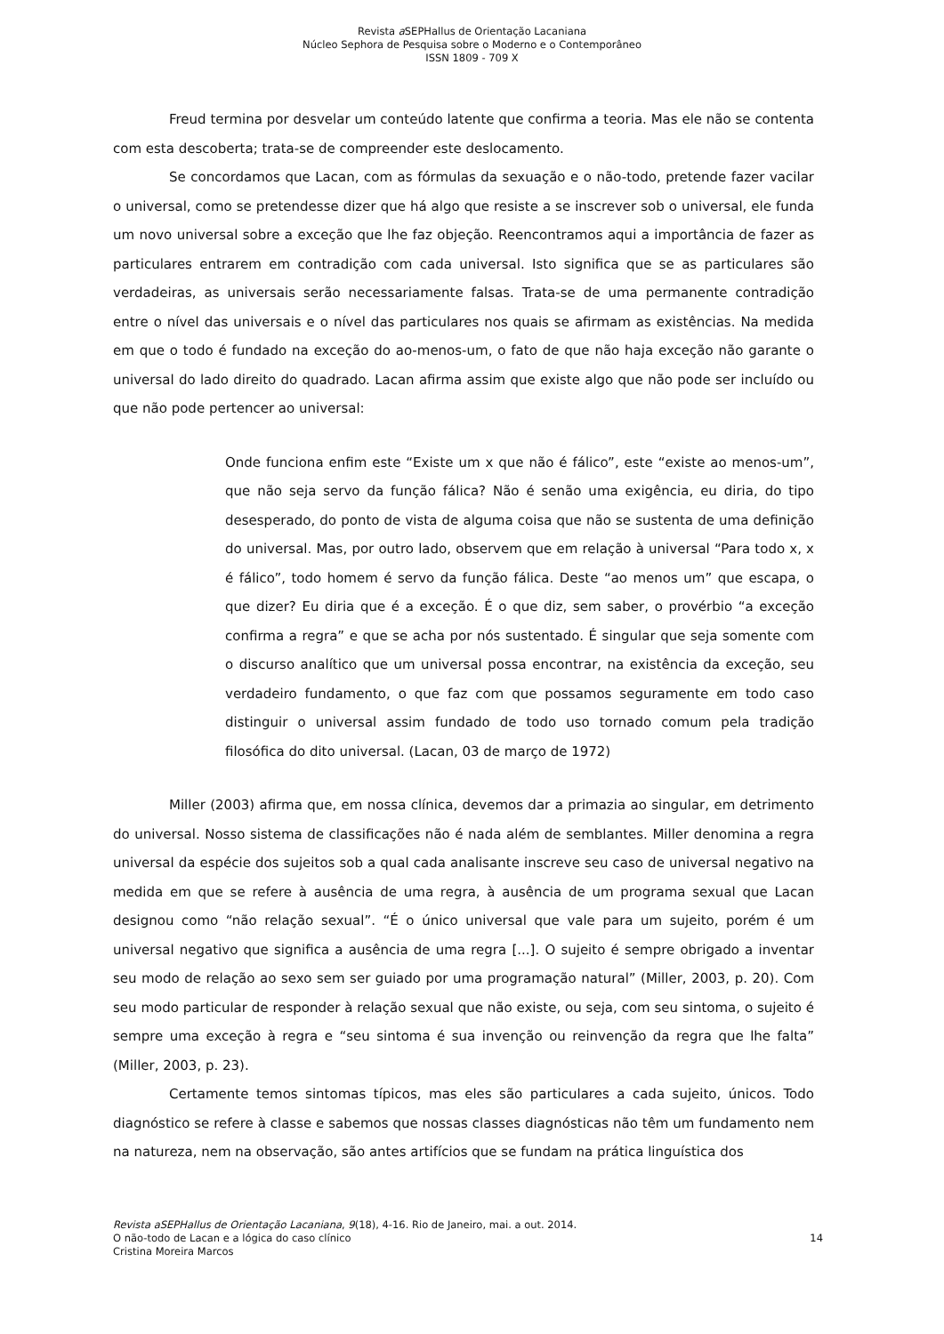Revista a SEPHallus de Orientação Lacaniana
Núcleo Sephora de Pesquisa sobre o Moderno e o Contemporâneo
ISSN 1809 - 709 X
Freud termina por desvelar um conteúdo latente que confirma a teoria. Mas ele não se contenta com esta descoberta; trata-se de compreender este deslocamento.
Se concordamos que Lacan, com as fórmulas da sexuação e o não-todo, pretende fazer vacilar o universal, como se pretendesse dizer que há algo que resiste a se inscrever sob o universal, ele funda um novo universal sobre a exceção que lhe faz objeção. Reencontramos aqui a importância de fazer as particulares entrarem em contradição com cada universal. Isto significa que se as particulares são verdadeiras, as universais serão necessariamente falsas. Trata-se de uma permanente contradição entre o nível das universais e o nível das particulares nos quais se afirmam as existências. Na medida em que o todo é fundado na exceção do ao-menos-um, o fato de que não haja exceção não garante o universal do lado direito do quadrado. Lacan afirma assim que existe algo que não pode ser incluído ou que não pode pertencer ao universal:
Onde funciona enfim este “Existe um x que não é fálico”, este “existe ao menos-um”, que não seja servo da função fálica? Não é senão uma exigência, eu diria, do tipo desesperado, do ponto de vista de alguma coisa que não se sustenta de uma definição do universal. Mas, por outro lado, observem que em relação à universal “Para todo x, x é fálico”, todo homem é servo da função fálica. Deste “ao menos um” que escapa, o que dizer? Eu diria que é a exceção. É o que diz, sem saber, o provérbio “a exceção confirma a regra” e que se acha por nós sustentado. É singular que seja somente com o discurso analítico que um universal possa encontrar, na existência da exceção, seu verdadeiro fundamento, o que faz com que possamos seguramente em todo caso distinguir o universal assim fundado de todo uso tornado comum pela tradição filosófica do dito universal. (Lacan, 03 de março de 1972)
Miller (2003) afirma que, em nossa clínica, devemos dar a primazia ao singular, em detrimento do universal. Nosso sistema de classificações não é nada além de semblantes. Miller denomina a regra universal da espécie dos sujeitos sob a qual cada analisante inscreve seu caso de universal negativo na medida em que se refere à ausência de uma regra, à ausência de um programa sexual que Lacan designou como “não relação sexual”. “É o único universal que vale para um sujeito, porém é um universal negativo que significa a ausência de uma regra [...]. O sujeito é sempre obrigado a inventar seu modo de relação ao sexo sem ser guiado por uma programação natural” (Miller, 2003, p. 20). Com seu modo particular de responder à relação sexual que não existe, ou seja, com seu sintoma, o sujeito é sempre uma exceção à regra e “seu sintoma é sua invenção ou reinvenção da regra que lhe falta” (Miller, 2003, p. 23).
Certamente temos sintomas típicos, mas eles são particulares a cada sujeito, únicos. Todo diagnóstico se refere à classe e sabemos que nossas classes diagnósticas não têm um fundamento nem na natureza, nem na observação, são antes artifícios que se fundam na prática linguística dos
Revista aSEPHallus de Orientação Lacaniana, 9(18), 4-16. Rio de Janeiro, mai. a out. 2014.
O não-todo de Lacan e a lógica do caso clínico 14
Cristina Moreira Marcos